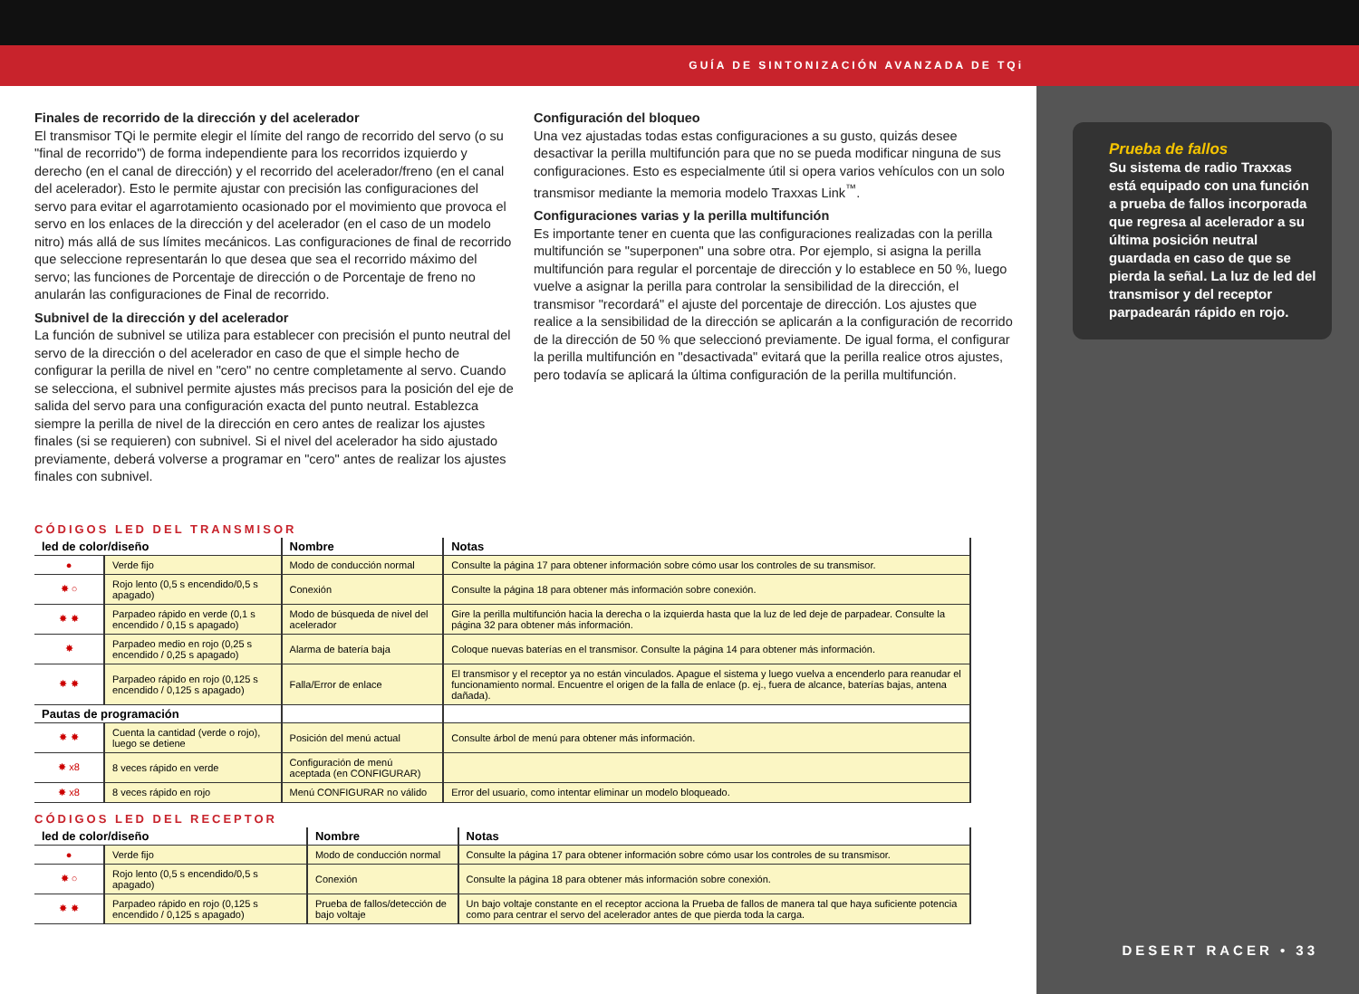GUÍA DE SINTONIZACIÓN AVANZADA DE TQi
Prueba de fallos
Su sistema de radio Traxxas está equipado con una función a prueba de fallos incorporada que regresa al acelerador a su última posición neutral guardada en caso de que se pierda la señal. La luz de led del transmisor y del receptor parpadearán rápido en rojo.
DESERT RACER • 33
Finales de recorrido de la dirección y del acelerador
El transmisor TQi le permite elegir el límite del rango de recorrido del servo (o su "final de recorrido") de forma independiente para los recorridos izquierdo y derecho (en el canal de dirección) y el recorrido del acelerador/freno (en el canal del acelerador). Esto le permite ajustar con precisión las configuraciones del servo para evitar el agarrotamiento ocasionado por el movimiento que provoca el servo en los enlaces de la dirección y del acelerador (en el caso de un modelo nitro) más allá de sus límites mecánicos. Las configuraciones de final de recorrido que seleccione representarán lo que desea que sea el recorrido máximo del servo; las funciones de Porcentaje de dirección o de Porcentaje de freno no anularán las configuraciones de Final de recorrido.
Subnivel de la dirección y del acelerador
La función de subnivel se utiliza para establecer con precisión el punto neutral del servo de la dirección o del acelerador en caso de que el simple hecho de configurar la perilla de nivel en "cero" no centre completamente al servo. Cuando se selecciona, el subnivel permite ajustes más precisos para la posición del eje de salida del servo para una configuración exacta del punto neutral. Establezca siempre la perilla de nivel de la dirección en cero antes de realizar los ajustes finales (si se requieren) con subnivel. Si el nivel del acelerador ha sido ajustado previamente, deberá volverse a programar en "cero" antes de realizar los ajustes finales con subnivel.
Configuración del bloqueo
Una vez ajustadas todas estas configuraciones a su gusto, quizás desee desactivar la perilla multifunción para que no se pueda modificar ninguna de sus configuraciones. Esto es especialmente útil si opera varios vehículos con un solo transmisor mediante la memoria modelo Traxxas Link<sup>™</sup>.
Configuraciones varias y la perilla multifunción
Es importante tener en cuenta que las configuraciones realizadas con la perilla multifunción se "superponen" una sobre otra. Por ejemplo, si asigna la perilla multifunción para regular el porcentaje de dirección y lo establece en 50 %, luego vuelve a asignar la perilla para controlar la sensibilidad de la dirección, el transmisor "recordará" el ajuste del porcentaje de dirección. Los ajustes que realice a la sensibilidad de la dirección se aplicarán a la configuración de recorrido de la dirección de 50 % que seleccionó previamente. De igual forma, el configurar la perilla multifunción en "desactivada" evitará que la perilla realice otros ajustes, pero todavía se aplicará la última configuración de la perilla multifunción.
CÓDIGOS LED DEL TRANSMISOR
| led de color/diseño | | Nombre | Notas |
| --- | --- | --- | --- |
| ● | Verde fijo | Modo de conducción normal | Consulte la página 17 para obtener información sobre cómo usar los controles de su transmisor. |
| ✸ ○ | Rojo lento (0,5 s encendido/0,5 s apagado) | Conexión | Consulte la página 18 para obtener más información sobre conexión. |
| ✸ ✸ | Parpadeo rápido en verde (0,1 s encendido / 0,15 s apagado) | Modo de búsqueda de nivel del acelerador | Gire la perilla multifunción hacia la derecha o la izquierda hasta que la luz de led deje de parpadear. Consulte la página 32 para obtener más información. |
| ✸ | Parpadeo medio en rojo (0,25 s encendido / 0,25 s apagado) | Alarma de batería baja | Coloque nuevas baterías en el transmisor. Consulte la página 14 para obtener más información. |
| ✸ ✸ | Parpadeo rápido en rojo (0,125 s encendido / 0,125 s apagado) | Falla/Error de enlace | El transmisor y el receptor ya no están vinculados. Apague el sistema y luego vuelva a encenderlo para reanudar el funcionamiento normal. Encuentre el origen de la falla de enlace (p. ej., fuera de alcance, baterías bajas, antena dañada). |
| Pautas de programación | | | |
| ✸ ✸ | Cuenta la cantidad (verde o rojo), luego se detiene | Posición del menú actual | Consulte árbol de menú para obtener más información. |
| ✸ x8 | 8 veces rápido en verde | Configuración de menú aceptada (en CONFIGURAR) | |
| ✸ x8 | 8 veces rápido en rojo | Menú CONFIGURAR no válido | Error del usuario, como intentar eliminar un modelo bloqueado. |
CÓDIGOS LED DEL RECEPTOR
| led de color/diseño | | Nombre | Notas |
| --- | --- | --- | --- |
| ● | Verde fijo | Modo de conducción normal | Consulte la página 17 para obtener información sobre cómo usar los controles de su transmisor. |
| ✸ ○ | Rojo lento (0,5 s encendido/0,5 s apagado) | Conexión | Consulte la página 18 para obtener más información sobre conexión. |
| ✸ ✸ | Parpadeo rápido en rojo (0,125 s encendido / 0,125 s apagado) | Prueba de fallos/detección de bajo voltaje | Un bajo voltaje constante en el receptor acciona la Prueba de fallos de manera tal que haya suficiente potencia como para centrar el servo del acelerador antes de que pierda toda la carga. |